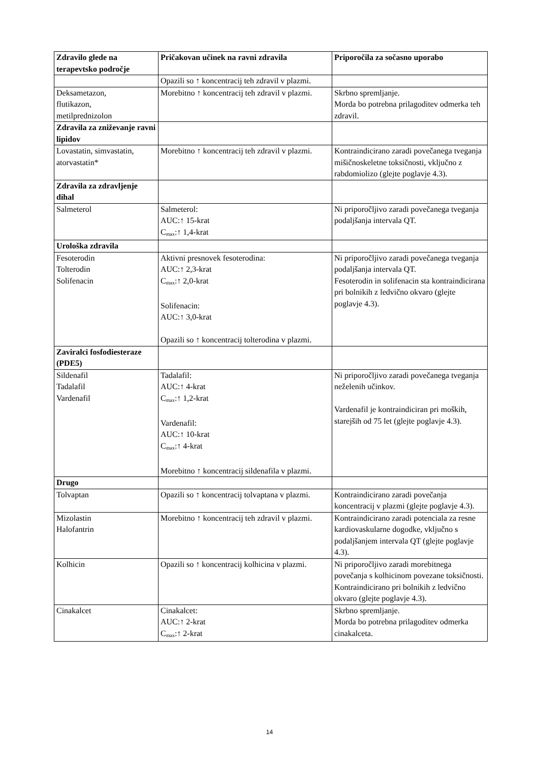| Zdravilo glede na terapevtsko področje | Pričakovan učinek na ravni zdravila | Priporočila za sočasno uporabo |
| --- | --- | --- |
| | Opazili so ↑ koncentracij teh zdravil v plazmi. | |
| Deksametazon, flutikazon, metilprednizolon | Morebitno ↑ koncentracij teh zdravil v plazmi. | Skrbno spremljanje. Morda bo potrebna prilagoditev odmerka teh zdravil. |
| Zdravila za zniževanje ravni lipidov | | |
| Lovastatin, simvastatin, atorvastatin* | Morebitno ↑ koncentracij teh zdravil v plazmi. | Kontraindicirano zaradi povečanega tveganja mišičnoskeletne toksičnosti, vključno z rabdomiolizo (glejte poglavje 4.3). |
| Zdravila za zdravljenje dihal | | |
| Salmeterol | Salmeterol: AUC:↑ 15-krat C<sub>max</sub>:↑ 1,4-krat | Ni priporočljivo zaradi povečanega tveganja podaljšanja intervala QT. |
| Urološka zdravila | | |
| Fesoterodin Tolterodin Solifenacin | Aktivni presnovek fesoterodina: AUC:↑ 2,3-krat C<sub>max</sub>:↑ 2,0-krat Solifenacin: AUC:↑ 3,0-krat Opazili so ↑ koncentracij tolterodina v plazmi. | Ni priporočljivo zaradi povečanega tveganja podaljšanja intervala QT. Fesoterodin in solifenacin sta kontraindicirana pri bolnikih z ledvično okvaro (glejte poglavje 4.3). |
| Zaviralci fosfodiesteraze (PDE5) | | |
| Sildenafil Tadalafil Vardenafil | Tadalafil: AUC:↑ 4-krat C<sub>max</sub>:↑ 1,2-krat Vardenafil: AUC:↑ 10-krat C<sub>max</sub>:↑ 4-krat Morebitno ↑ koncentracij sildenafila v plazmi. | Ni priporočljivo zaradi povečanega tveganja neželenih učinkov. Vardenafil je kontraindiciran pri moških, starejših od 75 let (glejte poglavje 4.3). |
| Drugo | | |
| Tolvaptan | Opazili so ↑ koncentracij tolvaptana v plazmi. | Kontraindicirano zaradi povečanja koncentracij v plazmi (glejte poglavje 4.3). |
| Mizolastin Halofantrin | Morebitno ↑ koncentracij teh zdravil v plazmi. | Kontraindicirano zaradi potenciala za resne kardiovaskularne dogodke, vključno s podaljšanjem intervala QT (glejte poglavje 4.3). |
| Kolhicin | Opazili so ↑ koncentracij kolhicina v plazmi. | Ni priporočljivo zaradi morebitnega povečanja s kolhicinom povezane toksičnosti. Kontraindicirano pri bolnikih z ledvično okvaro (glejte poglavje 4.3). |
| Cinakalcet | Cinakalcet: AUC:↑ 2-krat C<sub>max</sub>:↑ 2-krat | Skrbno spremljanje. Morda bo potrebna prilagoditev odmerka cinakalceta. |
14